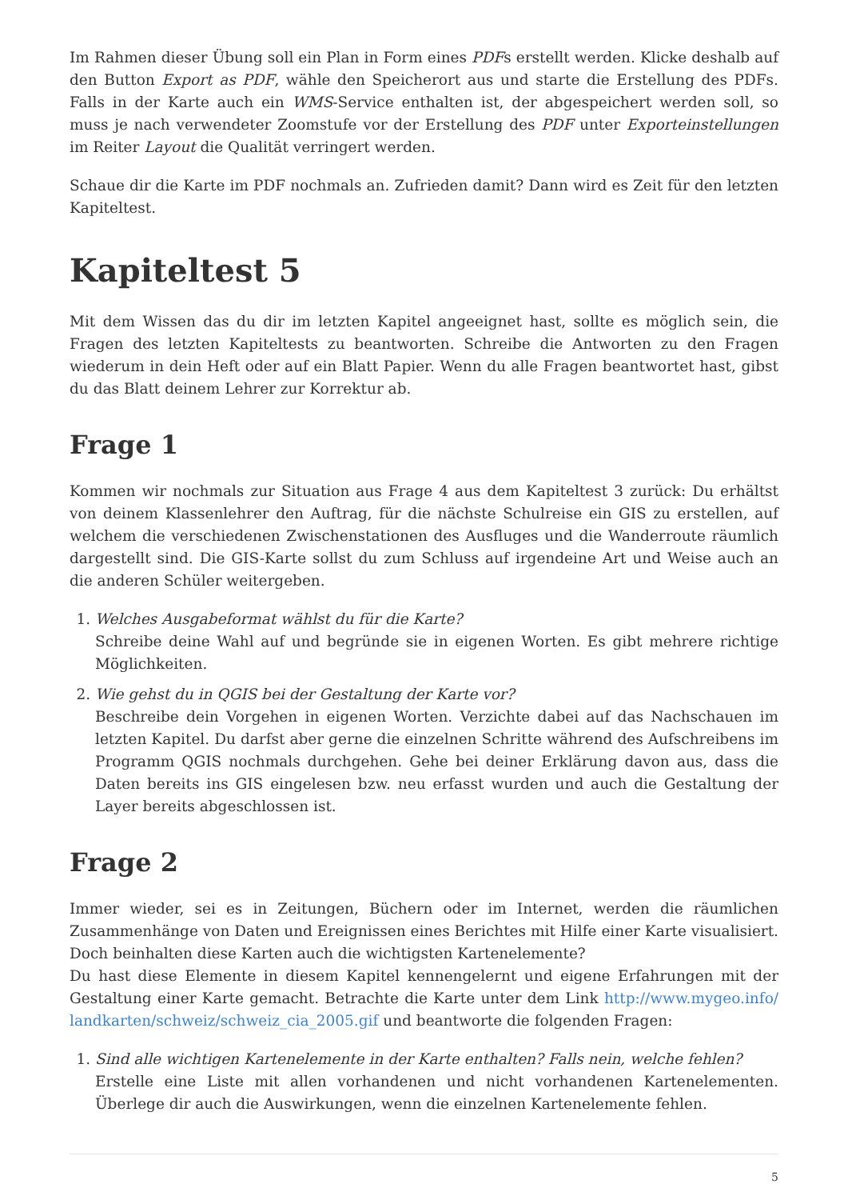Im Rahmen dieser Übung soll ein Plan in Form eines PDFs erstellt werden. Klicke deshalb auf den Button Export as PDF, wähle den Speicherort aus und starte die Erstellung des PDFs. Falls in der Karte auch ein WMS-Service enthalten ist, der abgespeichert werden soll, so muss je nach verwendeter Zoomstufe vor der Erstellung des PDF unter Exporteinstellungen im Reiter Layout die Qualität verringert werden.
Schaue dir die Karte im PDF nochmals an. Zufrieden damit? Dann wird es Zeit für den letzten Kapiteltest.
Kapiteltest 5
Mit dem Wissen das du dir im letzten Kapitel angeeignet hast, sollte es möglich sein, die Fragen des letzten Kapiteltests zu beantworten. Schreibe die Antworten zu den Fragen wiederum in dein Heft oder auf ein Blatt Papier. Wenn du alle Fragen beantwortet hast, gibst du das Blatt deinem Lehrer zur Korrektur ab.
Frage 1
Kommen wir nochmals zur Situation aus Frage 4 aus dem Kapiteltest 3 zurück: Du erhältst von deinem Klassenlehrer den Auftrag, für die nächste Schulreise ein GIS zu erstellen, auf welchem die verschiedenen Zwischenstationen des Ausfluges und die Wanderroute räumlich dargestellt sind. Die GIS-Karte sollst du zum Schluss auf irgendeine Art und Weise auch an die anderen Schüler weitergeben.
1. Welches Ausgabeformat wählst du für die Karte?
Schreibe deine Wahl auf und begründe sie in eigenen Worten. Es gibt mehrere richtige Möglichkeiten.
2. Wie gehst du in QGIS bei der Gestaltung der Karte vor?
Beschreibe dein Vorgehen in eigenen Worten. Verzichte dabei auf das Nachschauen im letzten Kapitel. Du darfst aber gerne die einzelnen Schritte während des Aufschreibens im Programm QGIS nochmals durchgehen. Gehe bei deiner Erklärung davon aus, dass die Daten bereits ins GIS eingelesen bzw. neu erfasst wurden und auch die Gestaltung der Layer bereits abgeschlossen ist.
Frage 2
Immer wieder, sei es in Zeitungen, Büchern oder im Internet, werden die räumlichen Zusammenhänge von Daten und Ereignissen eines Berichtes mit Hilfe einer Karte visualisiert. Doch beinhalten diese Karten auch die wichtigsten Kartenelemente?
Du hast diese Elemente in diesem Kapitel kennengelernt und eigene Erfahrungen mit der Gestaltung einer Karte gemacht. Betrachte die Karte unter dem Link http://www.mygeo.info/ landkarten/schweiz/schweiz_cia_2005.gif und beantworte die folgenden Fragen:
1. Sind alle wichtigen Kartenelemente in der Karte enthalten? Falls nein, welche fehlen?
Erstelle eine Liste mit allen vorhandenen und nicht vorhandenen Kartenelementen. Überlege dir auch die Auswirkungen, wenn die einzelnen Kartenelemente fehlen.
5